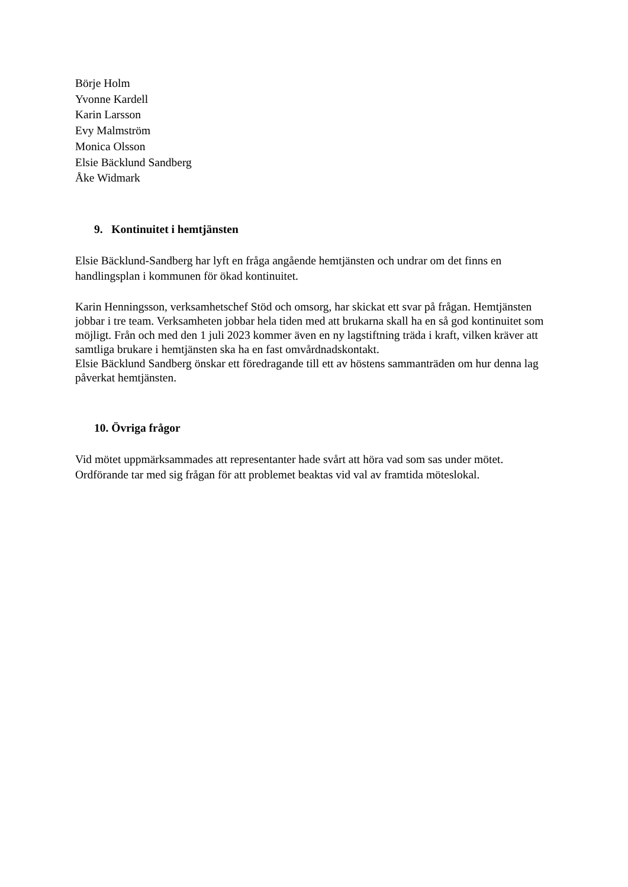Börje Holm
Yvonne Kardell
Karin Larsson
Evy Malmström
Monica Olsson
Elsie Bäcklund Sandberg
Åke Widmark
9. Kontinuitet i hemtjänsten
Elsie Bäcklund-Sandberg har lyft en fråga angående hemtjänsten och undrar om det finns en handlingsplan i kommunen för ökad kontinuitet.
Karin Henningsson, verksamhetschef Stöd och omsorg, har skickat ett svar på frågan. Hemtjänsten jobbar i tre team. Verksamheten jobbar hela tiden med att brukarna skall ha en så god kontinuitet som möjligt. Från och med den 1 juli 2023 kommer även en ny lagstiftning träda i kraft, vilken kräver att samtliga brukare i hemtjänsten ska ha en fast omvårdnadskontakt.
Elsie Bäcklund Sandberg önskar ett föredragande till ett av höstens sammanträden om hur denna lag påverkat hemtjänsten.
10. Övriga frågor
Vid mötet uppmärksammades att representanter hade svårt att höra vad som sas under mötet. Ordförande tar med sig frågan för att problemet beaktas vid val av framtida möteslokal.